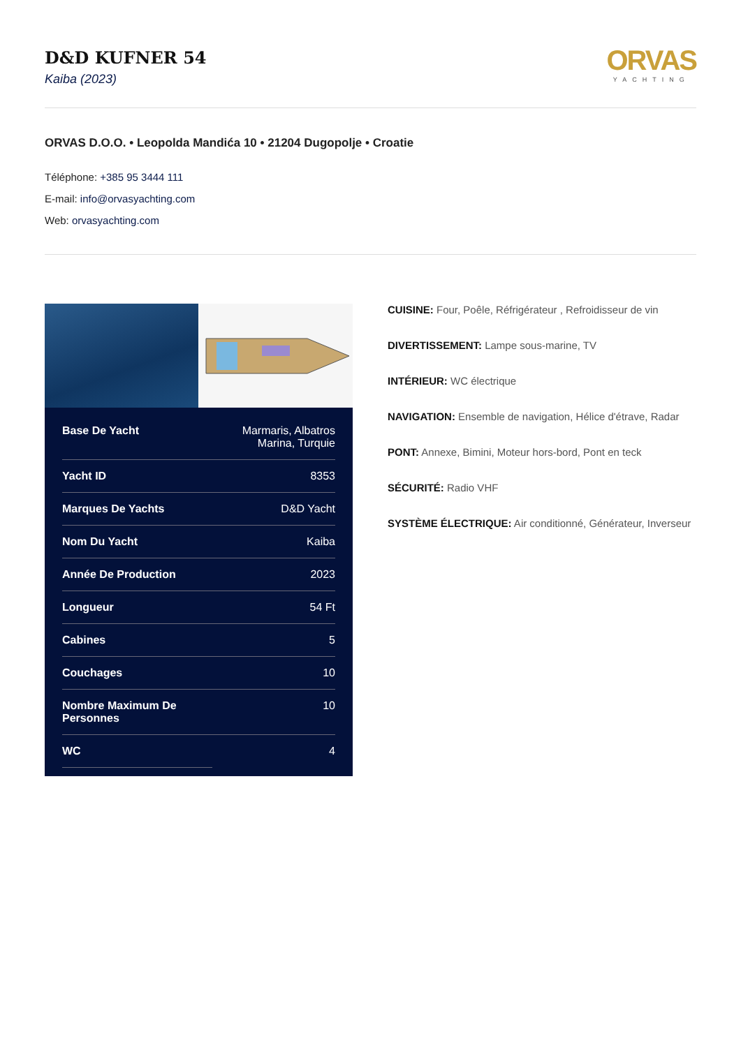D&D KUFNER 54
Kaiba (2023)
ORVAS
YACHTING
ORVAS D.O.O. • Leopolda Mandića 10 • 21204 Dugopolje • Croatie
Téléphone: +385 95 3444 111
E-mail: info@orvasyachting.com
Web: orvasyachting.com
| Base De Yacht | Marmaris, Albatros Marina, Turquie |
| Yacht ID | 8353 |
| Marques De Yachts | D&D Yacht |
| Nom Du Yacht | Kaiba |
| Année De Production | 2023 |
| Longueur | 54 Ft |
| Cabines | 5 |
| Couchages | 10 |
| Nombre Maximum De Personnes | 10 |
| WC | 4 |
CUISINE: Four, Poêle, Réfrigérateur , Refroidisseur de vin
DIVERTISSEMENT: Lampe sous-marine, TV
INTÉRIEUR: WC électrique
NAVIGATION: Ensemble de navigation, Hélice d'étrave, Radar
PONT: Annexe, Bimini, Moteur hors-bord, Pont en teck
SÉCURITÉ: Radio VHF
SYSTÈME ÉLECTRIQUE: Air conditionné, Générateur, Inverseur